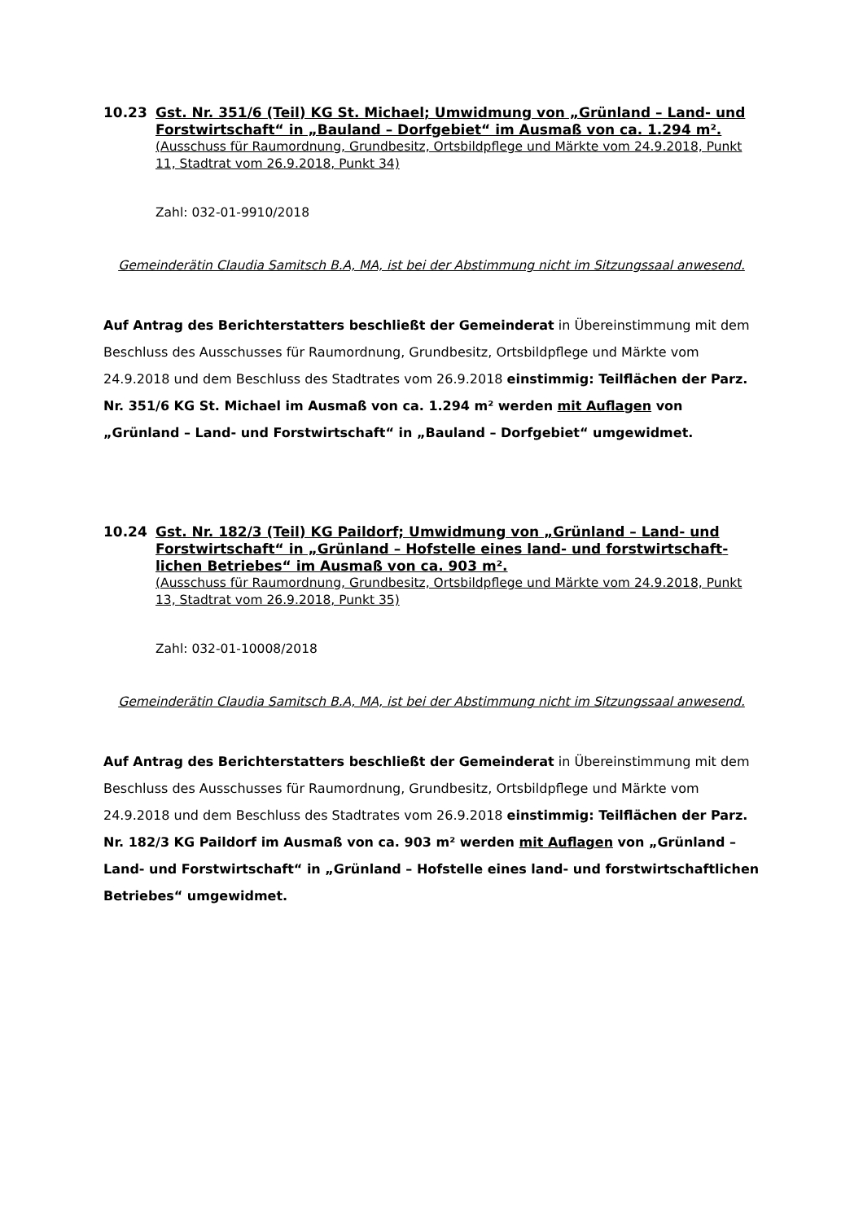10.23 Gst. Nr. 351/6 (Teil) KG St. Michael; Umwidmung von „Grünland – Land- und Forstwirtschaft“ in „Bauland – Dorfgebiet“ im Ausmaß von ca. 1.294 m².
(Ausschuss für Raumordnung, Grundbesitz, Ortsbildpflege und Märkte vom 24.9.2018, Punkt 11, Stadtrat vom 26.9.2018, Punkt 34)
Zahl: 032-01-9910/2018
Gemeinderätin Claudia Samitsch B.A, MA, ist bei der Abstimmung nicht im Sitzungssaal anwesend.
Auf Antrag des Berichterstatters beschließt der Gemeinderat in Übereinstimmung mit dem Beschluss des Ausschusses für Raumordnung, Grundbesitz, Ortsbildpflege und Märkte vom 24.9.2018 und dem Beschluss des Stadtrates vom 26.9.2018 einstimmig: Teilflächen der Parz. Nr. 351/6 KG St. Michael im Ausmaß von ca. 1.294 m² werden mit Auflagen von „Grünland – Land- und Forstwirtschaft“ in „Bauland – Dorfgebiet“ umgewidmet.
10.24 Gst. Nr. 182/3 (Teil) KG Paildorf; Umwidmung von „Grünland – Land- und Forstwirtschaft“ in „Grünland – Hofstelle eines land- und forstwirtschaft­lichen Betriebes“ im Ausmaß von ca. 903 m².
(Ausschuss für Raumordnung, Grundbesitz, Ortsbildpflege und Märkte vom 24.9.2018, Punkt 13, Stadtrat vom 26.9.2018, Punkt 35)
Zahl: 032-01-10008/2018
Gemeinderätin Claudia Samitsch B.A, MA, ist bei der Abstimmung nicht im Sitzungssaal anwesend.
Auf Antrag des Berichterstatters beschließt der Gemeinderat in Übereinstimmung mit dem Beschluss des Ausschusses für Raumordnung, Grundbesitz, Ortsbildpflege und Märkte vom 24.9.2018 und dem Beschluss des Stadtrates vom 26.9.2018 einstimmig: Teilflächen der Parz. Nr. 182/3 KG Paildorf im Ausmaß von ca. 903 m² werden mit Auflagen von „Grünland – Land- und Forstwirtschaft“ in „Grünland – Hofstelle eines land- und forstwirtschaftlichen Betriebes“ umgewidmet.